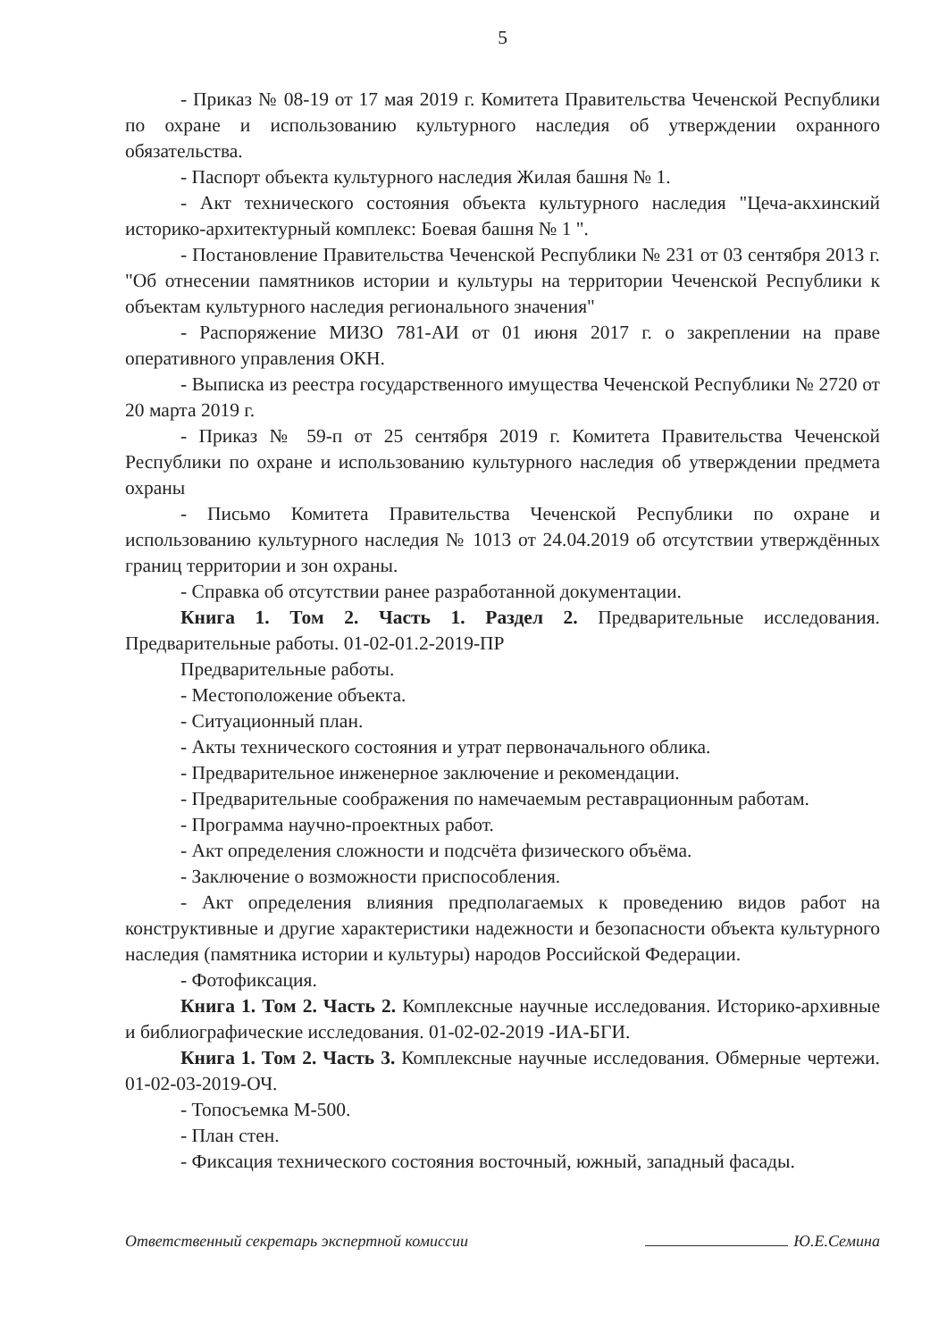5
- Приказ № 08-19 от 17 мая 2019 г. Комитета Правительства Чеченской Республики по охране и использованию культурного наследия об утверждении охранного обязательства.
- Паспорт объекта культурного наследия Жилая башня № 1.
- Акт технического состояния объекта культурного наследия "Цеча-акхинский историко-архитектурный комплекс: Боевая башня № 1 ".
- Постановление Правительства Чеченской Республики № 231 от 03 сентября 2013 г. "Об отнесении памятников истории и культуры на территории Чеченской Республики к объектам культурного наследия регионального значения"
- Распоряжение МИЗО 781-АИ от 01 июня 2017 г. о закреплении на праве оперативного управления ОКН.
- Выписка из реестра государственного имущества Чеченской Республики № 2720 от 20 марта 2019 г.
- Приказ № 59-п от 25 сентября 2019 г. Комитета Правительства Чеченской Республики по охране и использованию культурного наследия об утверждении предмета охраны
- Письмо Комитета Правительства Чеченской Республики по охране и использованию культурного наследия № 1013 от 24.04.2019 об отсутствии утверждённых границ территории и зон охраны.
- Справка об отсутствии ранее разработанной документации.
Книга 1. Том 2. Часть 1. Раздел 2. Предварительные исследования. Предварительные работы. 01-02-01.2-2019-ПР
Предварительные работы.
- Местоположение объекта.
- Ситуационный план.
- Акты технического состояния и утрат первоначального облика.
- Предварительное инженерное заключение и рекомендации.
- Предварительные соображения по намечаемым реставрационным работам.
- Программа научно-проектных работ.
- Акт определения сложности и подсчёта физического объёма.
- Заключение о возможности приспособления.
- Акт определения влияния предполагаемых к проведению видов работ на конструктивные и другие характеристики надежности и безопасности объекта культурного наследия (памятника истории и культуры) народов Российской Федерации.
- Фотофиксация.
Книга 1. Том 2. Часть 2. Комплексные научные исследования. Историко-архивные и библиографические исследования. 01-02-02-2019 -ИА-БГИ.
Книга 1. Том 2. Часть 3. Комплексные научные исследования. Обмерные чертежи. 01-02-03-2019-ОЧ.
- Топосъемка М-500.
- План стен.
- Фиксация технического состояния восточный, южный, западный фасады.
Ответственный секретарь экспертной комиссии Ю.Е.Семина